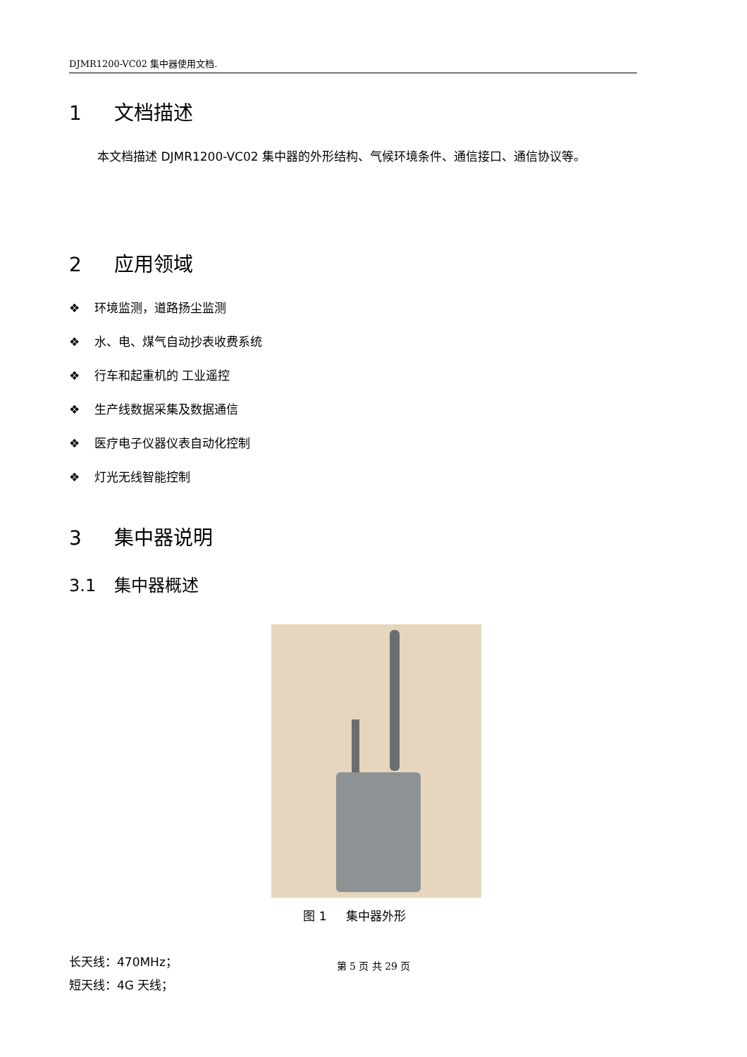DJMR1200-VC02 集中器使用文档.
1 文档描述
本文档描述 DJMR1200-VC02 集中器的外形结构、气候环境条件、通信接口、通信协议等。
2 应用领域
❖ 环境监测，道路扬尘监测
❖ 水、电、煤气自动抄表收费系统
❖ 行车和起重机的 工业遥控
❖ 生产线数据采集及数据通信
❖ 医疗电子仪器仪表自动化控制
❖ 灯光无线智能控制
3 集中器说明
3.1 集中器概述
图 1 集中器外形
长天线：470MHz；
短天线：4G 天线；
第 5 页 共 29 页